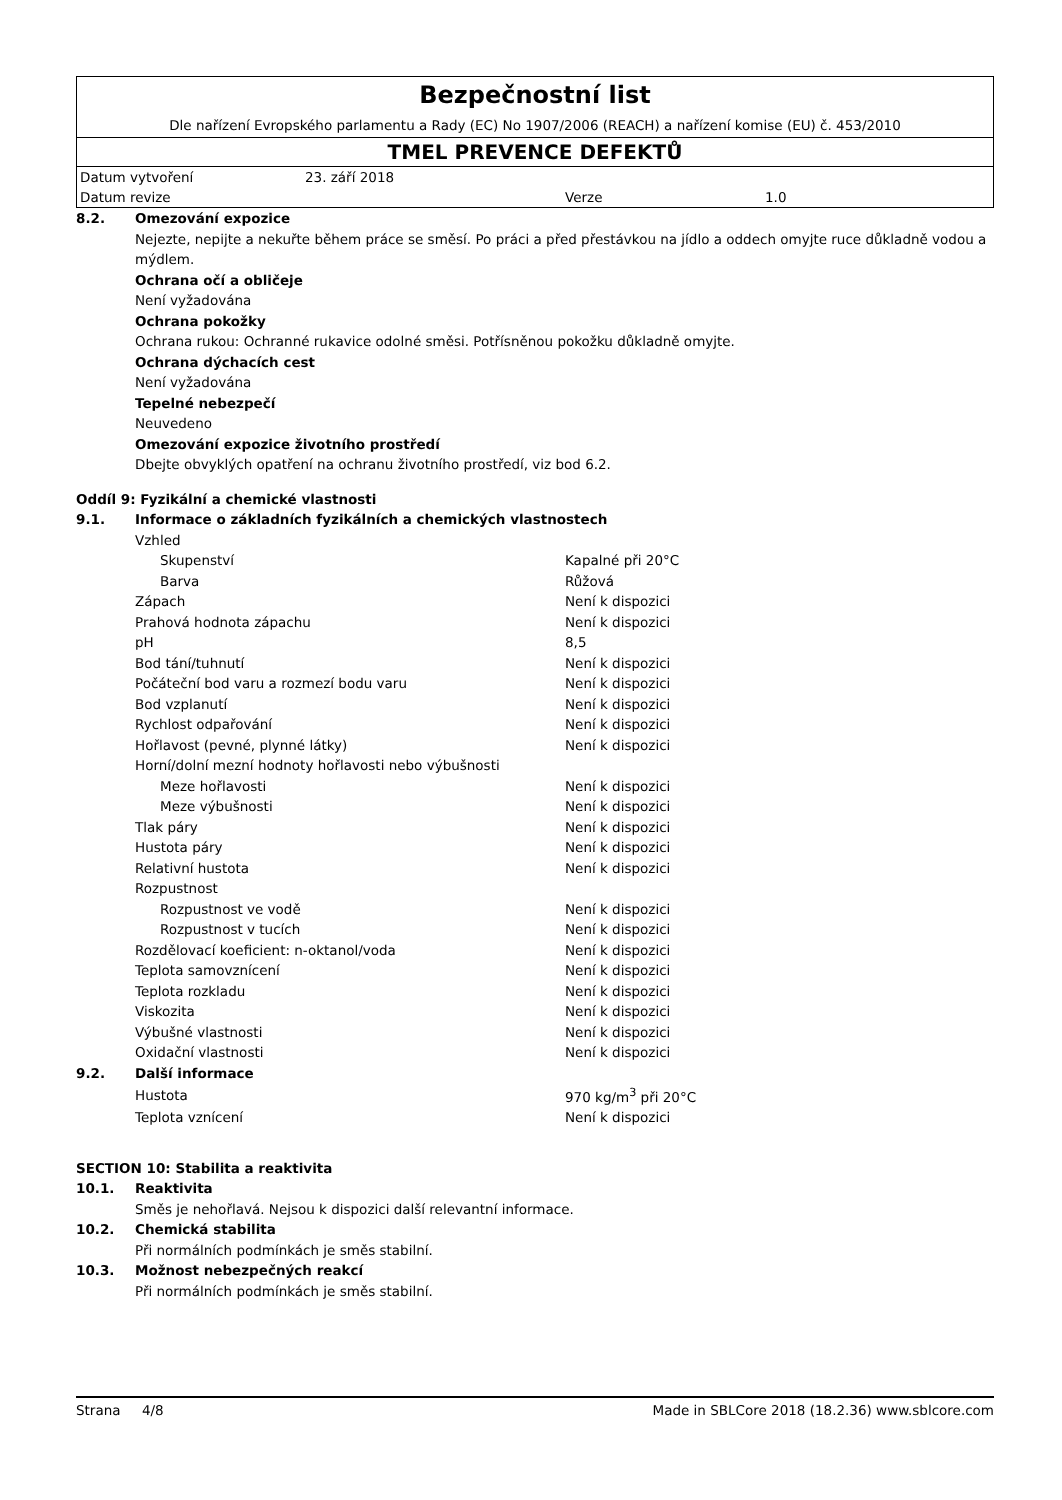Bezpečnostní list
Dle nařízení Evropského parlamentu a Rady (EC) No 1907/2006 (REACH) a nařízení komise (EU) č. 453/2010
TMEL PREVENCE DEFEKTŮ
Datum vytvoření 23. září 2018
Datum revize Verze 1.0
8.2. Omezování expozice
Nejezte, nepijte a nekuřte během práce se směsí. Po práci a před přestávkou na jídlo a oddech omyjte ruce důkladně vodou a mýdlem.
Ochrana očí a obličeje
Není vyžadována
Ochrana pokožky
Ochrana rukou: Ochranné rukavice odolné směsi. Potřísněnou pokožku důkladně omyjte.
Ochrana dýchacích cest
Není vyžadována
Tepelné nebezpečí
Neuvedeno
Omezování expozice životního prostředí
Dbejte obvyklých opatření na ochranu životního prostředí, viz bod 6.2.
Oddíl 9: Fyzikální a chemické vlastnosti
9.1. Informace o základních fyzikálních a chemických vlastnostech
| Vzhled | |
| Skupenství | Kapalné při 20°C |
| Barva | Růžová |
| Zápach | Není k dispozici |
| Prahová hodnota zápachu | Není k dispozici |
| pH | 8,5 |
| Bod tání/tuhnutí | Není k dispozici |
| Počáteční bod varu a rozmezí bodu varu | Není k dispozici |
| Bod vzplanutí | Není k dispozici |
| Rychlost odpařování | Není k dispozici |
| Hořlavost (pevné, plynné látky) | Není k dispozici |
| Horní/dolní mezní hodnoty hořlavosti nebo výbušnosti | |
| Meze hořlavosti | Není k dispozici |
| Meze výbušnosti | Není k dispozici |
| Tlak páry | Není k dispozici |
| Hustota páry | Není k dispozici |
| Relativní hustota | Není k dispozici |
| Rozpustnost | |
| Rozpustnost ve vodě | Není k dispozici |
| Rozpustnost v tucích | Není k dispozici |
| Rozdělovací koeficient: n-oktanol/voda | Není k dispozici |
| Teplota samovznícení | Není k dispozici |
| Teplota rozkladu | Není k dispozici |
| Viskozita | Není k dispozici |
| Výbušné vlastnosti | Není k dispozici |
| Oxidační vlastnosti | Není k dispozici |
9.2. Další informace
| Hustota | 970 kg/m<sup>3</sup> při 20°C |
| Teplota vznícení | Není k dispozici |
SECTION 10: Stabilita a reaktivita
10.1. Reaktivita
Směs je nehořlavá. Nejsou k dispozici další relevantní informace.
10.2. Chemická stabilita
Při normálních podmínkách je směs stabilní.
10.3. Možnost nebezpečných reakcí
Při normálních podmínkách je směs stabilní.
Strana 4/8 Made in SBLCore 2018 (18.2.36) www.sblcore.com